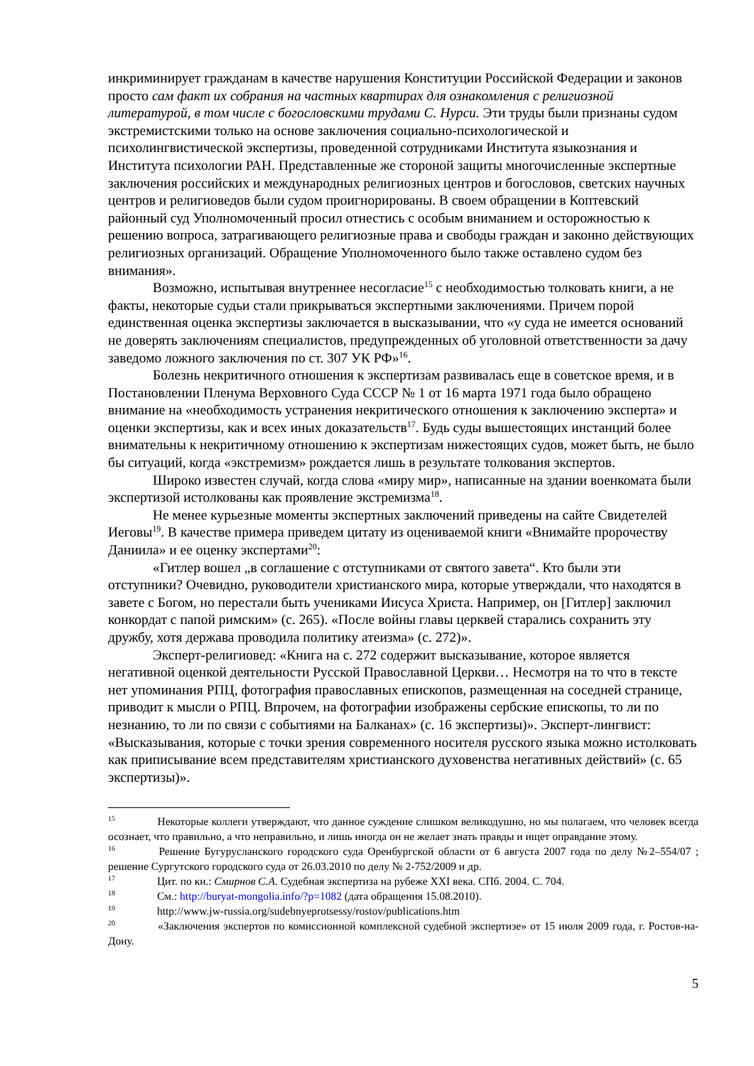инкриминирует гражданам в качестве нарушения Конституции Российской Федерации и законов просто сам факт их собрания на частных квартирах для ознакомления с религиозной литературой, в том числе с богословскими трудами С. Нурси. Эти труды были признаны судом экстремистскими только на основе заключения социально-психологической и психолингвистической экспертизы, проведенной сотрудниками Института языкознания и Института психологии РАН. Представленные же стороной защиты многочисленные экспертные заключения российских и международных религиозных центров и богословов, светских научных центров и религиоведов были судом проигнорированы. В своем обращении в Коптевский районный суд Уполномоченный просил отнестись с особым вниманием и осторожностью к решению вопроса, затрагивающего религиозные права и свободы граждан и законно действующих религиозных организаций. Обращение Уполномоченного было также оставлено судом без внимания».
Возможно, испытывая внутреннее несогласие<sup>15</sup> с необходимостью толковать книги, а не факты, некоторые судьи стали прикрываться экспертными заключениями. Причем порой единственная оценка экспертизы заключается в высказывании, что «у суда не имеется оснований не доверять заключениям специалистов, предупрежденных об уголовной ответственности за дачу заведомо ложного заключения по ст. 307 УК РФ»<sup>16</sup>.
Болезнь некритичного отношения к экспертизам развивалась еще в советское время, и в Постановлении Пленума Верховного Суда СССР № 1 от 16 марта 1971 года было обращено внимание на «необходимость устранения некритического отношения к заключению эксперта» и оценки экспертизы, как и всех иных доказательств<sup>17</sup>. Будь суды вышестоящих инстанций более внимательны к некритичному отношению к экспертизам нижестоящих судов, может быть, не было бы ситуаций, когда «экстремизм» рождается лишь в результате толкования экспертов.
Широко известен случай, когда слова «миру мир», написанные на здании военкомата были экспертизой истолкованы как проявление экстремизма<sup>18</sup>.
Не менее курьезные моменты экспертных заключений приведены на сайте Свидетелей Иеговы<sup>19</sup>. В качестве примера приведем цитату из оцениваемой книги «Внимайте пророчеству Даниила» и ее оценку экспертами<sup>20</sup>:
«Гитлер вошел „в соглашение с отступниками от святого завета“. Кто были эти отступники? Очевидно, руководители христианского мира, которые утверждали, что находятся в завете с Богом, но перестали быть учениками Иисуса Христа. Например, он [Гитлер] заключил конкордат с папой римским» (с. 265). «После войны главы церквей старались сохранить эту дружбу, хотя держава проводила политику атеизма» (с. 272)».
Эксперт-религиовед: «Книга на с. 272 содержит высказывание, которое является негативной оценкой деятельности Русской Православной Церкви… Несмотря на то что в тексте нет упоминания РПЦ, фотография православных епископов, размещенная на соседней странице, приводит к мысли о РПЦ. Впрочем, на фотографии изображены сербские епископы, то ли по незнанию, то ли по связи с событиями на Балканах» (с. 16 экспертизы)». Эксперт-лингвист: «Высказывания, которые с точки зрения современного носителя русского языка можно истолковать как приписывание всем представителям христианского духовенства негативных действий» (с. 65 экспертизы)».
<sup>15</sup> Некоторые коллеги утверждают, что данное суждение слишком великодушно, но мы полагаем, что человек всегда осознает, что правильно, а что неправильно, и лишь иногда он не желает знать правды и ищет оправдание этому.
<sup>16</sup> Решение Бугурусланского городского суда Оренбургской области от 6 августа 2007 года по делу №2–554/07 ; решение Сургутского городского суда от 26.03.2010 по делу № 2-752/2009 и др.
<sup>17</sup> Цит. по кн.: Смирнов С.А. Судебная экспертиза на рубеже XXI века. СПб. 2004. С. 704.
<sup>18</sup> См.: http://buryat-mongolia.info/?p=1082 (дата обращения 15.08.2010).
<sup>19</sup> http://www.jw-russia.org/sudebnyeprotsessy/rostov/publications.htm
<sup>20</sup> «Заключения экспертов по комиссионной комплексной судебной экспертизе» от 15 июля 2009 года, г. Ростов-на-Дону.
5